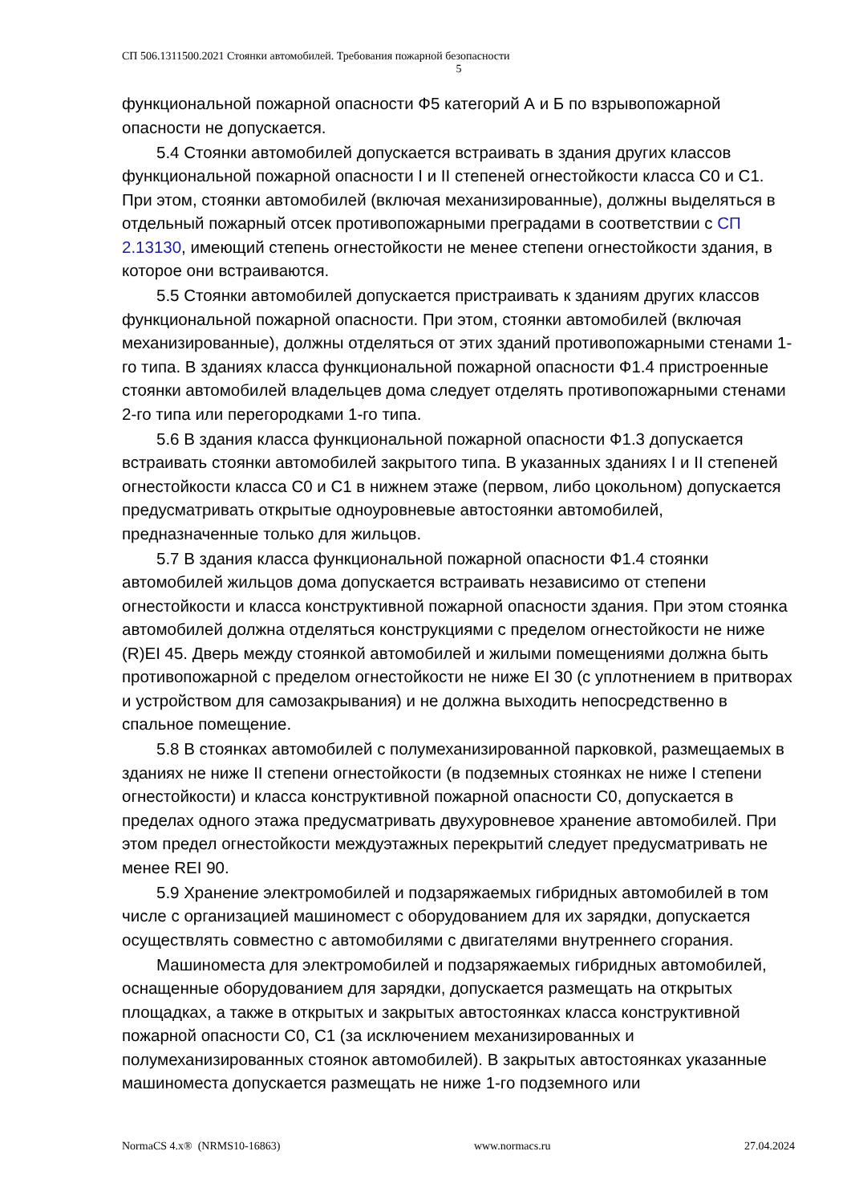СП 506.1311500.2021 Стоянки автомобилей. Требования пожарной безопасности
5
функциональной пожарной опасности Ф5 категорий А и Б по взрывопожарной опасности не допускается.
5.4 Стоянки автомобилей допускается встраивать в здания других классов функциональной пожарной опасности I и II степеней огнестойкости класса С0 и С1. При этом, стоянки автомобилей (включая механизированные), должны выделяться в отдельный пожарный отсек противопожарными преградами в соответствии с СП 2.13130, имеющий степень огнестойкости не менее степени огнестойкости здания, в которое они встраиваются.
5.5 Стоянки автомобилей допускается пристраивать к зданиям других классов функциональной пожарной опасности. При этом, стоянки автомобилей (включая механизированные), должны отделяться от этих зданий противопожарными стенами 1-го типа. В зданиях класса функциональной пожарной опасности Ф1.4 пристроенные стоянки автомобилей владельцев дома следует отделять противопожарными стенами 2-го типа или перегородками 1-го типа.
5.6 В здания класса функциональной пожарной опасности Ф1.3 допускается встраивать стоянки автомобилей закрытого типа. В указанных зданиях I и II степеней огнестойкости класса С0 и С1 в нижнем этаже (первом, либо цокольном) допускается предусматривать открытые одноуровневые автостоянки автомобилей, предназначенные только для жильцов.
5.7 В здания класса функциональной пожарной опасности Ф1.4 стоянки автомобилей жильцов дома допускается встраивать независимо от степени огнестойкости и класса конструктивной пожарной опасности здания. При этом стоянка автомобилей должна отделяться конструкциями с пределом огнестойкости не ниже (R)EI 45. Дверь между стоянкой автомобилей и жилыми помещениями должна быть противопожарной с пределом огнестойкости не ниже EI 30 (с уплотнением в притворах и устройством для самозакрывания) и не должна выходить непосредственно в спальное помещение.
5.8 В стоянках автомобилей с полумеханизированной парковкой, размещаемых в зданиях не ниже II степени огнестойкости (в подземных стоянках не ниже I степени огнестойкости) и класса конструктивной пожарной опасности С0, допускается в пределах одного этажа предусматривать двухуровневое хранение автомобилей. При этом предел огнестойкости междуэтажных перекрытий следует предусматривать не менее REI 90.
5.9 Хранение электромобилей и подзаряжаемых гибридных автомобилей в том числе с организацией машиномест с оборудованием для их зарядки, допускается осуществлять совместно с автомобилями с двигателями внутреннего сгорания.
Машиноместа для электромобилей и подзаряжаемых гибридных автомобилей, оснащенные оборудованием для зарядки, допускается размещать на открытых площадках, а также в открытых и закрытых автостоянках класса конструктивной пожарной опасности С0, С1 (за исключением механизированных и полумеханизированных стоянок автомобилей). В закрытых автостоянках указанные машиноместа допускается размещать не ниже 1-го подземного или
NormaCS 4.x® (NRMS10-16863) www.normacs.ru 27.04.2024